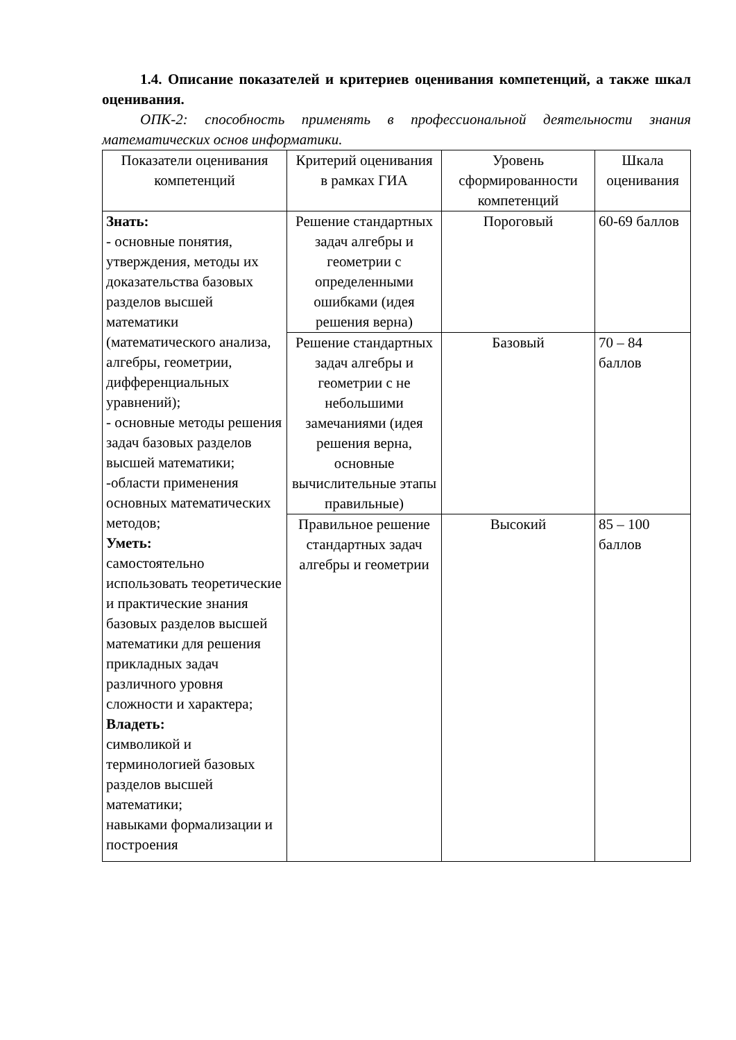1.4. Описание показателей и критериев оценивания компетенций, а также шкал оценивания.
ОПК-2: способность применять в профессиональной деятельности знания математических основ информатики.
| Показатели оценивания компетенций | Критерий оценивания в рамках ГИА | Уровень сформированности компетенций | Шкала оценивания |
| --- | --- | --- | --- |
| Знать: - основные понятия, утверждения, методы их доказательства базовых разделов высшей математики (математического анализа, алгебры, геометрии, дифференциальных уравнений); - основные методы решения задач базовых разделов высшей математики; -области применения основных математических методов; Уметь: самостоятельно использовать теоретические и практические знания базовых разделов высшей математики для решения прикладных задач различного уровня сложности и характера; Владеть: символикой и терминологией базовых разделов высшей математики; навыками формализации и построения | Решение стандартных задач алгебры и геометрии с определенными ошибками (идея решения верна) | Пороговый | 60-69 баллов |
| | Решение стандартных задач алгебры и геометрии с не небольшими замечаниями (идея решения верна, основные вычислительные этапы правильные) | Базовый | 70 – 84 баллов |
| | Правильное решение стандартных задач алгебры и геометрии | Высокий | 85 – 100 баллов |